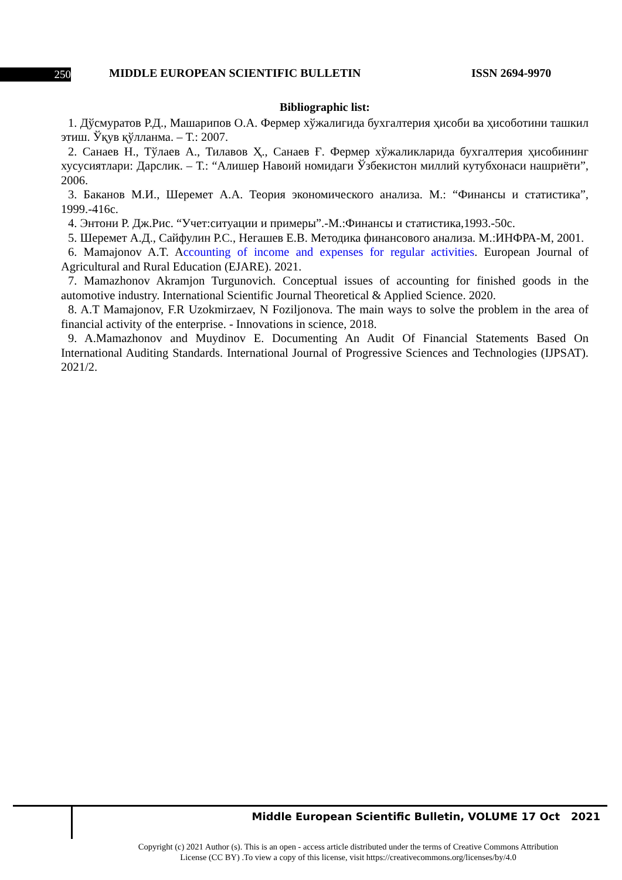250
MIDDLE EUROPEAN SCIENTIFIC BULLETIN
ISSN 2694-9970
Bibliographic list:
1. Дўсмуратов Р.Д., Машарипов О.А. Фермер хўжалигида бухгалтерия ҳисоби ва ҳисоботини ташкил этиш. Ўқув қўлланма. – Т.: 2007.
2. Санаев Н., Тўлаев А., Тилавов Ҳ., Санаев Ғ. Фермер хўжаликларида бухгалтерия ҳисобининг хусусиятлари: Дарслик. – Т.: “Алишер Навоий номидаги Ўзбекистон миллий кутубхонаси нашриёти”, 2006.
3. Баканов М.И., Шеремет А.А. Теория экономического анализа. М.: “Финансы и статистика”, 1999.-416с.
4. Энтони Р. Дж.Рис. “Учет:ситуации и примеры”.-М.:Финансы и статистика,1993.-50с.
5. Шеремет А.Д., Сайфулин Р.С., Негашев Е.В. Методика финансового анализа. М.:ИНФРА-М, 2001.
6. Mamajonov A.T. Accounting of income and expenses for regular activities. European Journal of Agricultural and Rural Education (EJARE). 2021.
7. Mamazhonov Akramjon Turgunovich. Conceptual issues of accounting for finished goods in the automotive industry. International Scientific Journal Theoretical & Applied Science. 2020.
8. A.T Mamajonov, F.R Uzokmirzaev, N Foziljonova. The main ways to solve the problem in the area of financial activity of the enterprise. - Innovations in science, 2018.
9. A.Mamazhonov and Muydinov E. Documenting An Audit Of Financial Statements Based On International Auditing Standards. International Journal of Progressive Sciences and Technologies (IJPSAT). 2021/2.
Middle European Scientific Bulletin, VOLUME 17 Oct 2021
Copyright (c) 2021 Author (s). This is an open - access article distributed under the terms of Creative Commons Attribution
License (CC BY) .To view a copy of this license, visit https://creativecommons.org/licenses/by/4.0